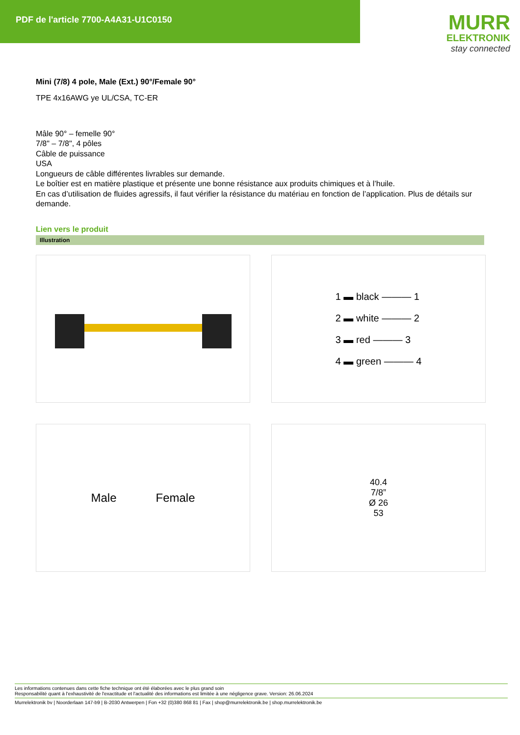PDF de l'article 7700-A4A31-U1C0150
MURR
ELEKTRONIK
stay connected
Mini (7/8) 4 pole, Male (Ext.) 90°/Female 90°
TPE 4x16AWG ye UL/CSA, TC-ER
Mâle 90° – femelle 90°
7/8" – 7/8", 4 pôles
Câble de puissance
USA
Longueurs de câble différentes livrables sur demande.
Le boîtier est en matière plastique et présente une bonne résistance aux produits chimiques et à l’huile.
En cas d’utilisation de fluides agressifs, il faut vérifier la résistance du matériau en fonction de l’application. Plus de détails sur demande.
Lien vers le produit
Illustration
1 ▬ black ——— 1
2 ▬ white ——— 2
3 ▬ red ——— 3
4 ▬ green ——— 4
Male Female
40.4
7/8”
Ø 26
53
Les informations contenues dans cette fiche technique ont été élaborées avec le plus grand soin
Responsabilité quant à l'exhaustivité de l'exactitude et l'actualité des informations est limitée à une négligence grave. Version: 26.06.2024
Murrelektronik bv | Noorderlaan 147-b9 | B-2030 Antwerpen | Fon +32 (0)380 868 81 | Fax | shop@murrelektronik.be | shop.murrelektronik.be